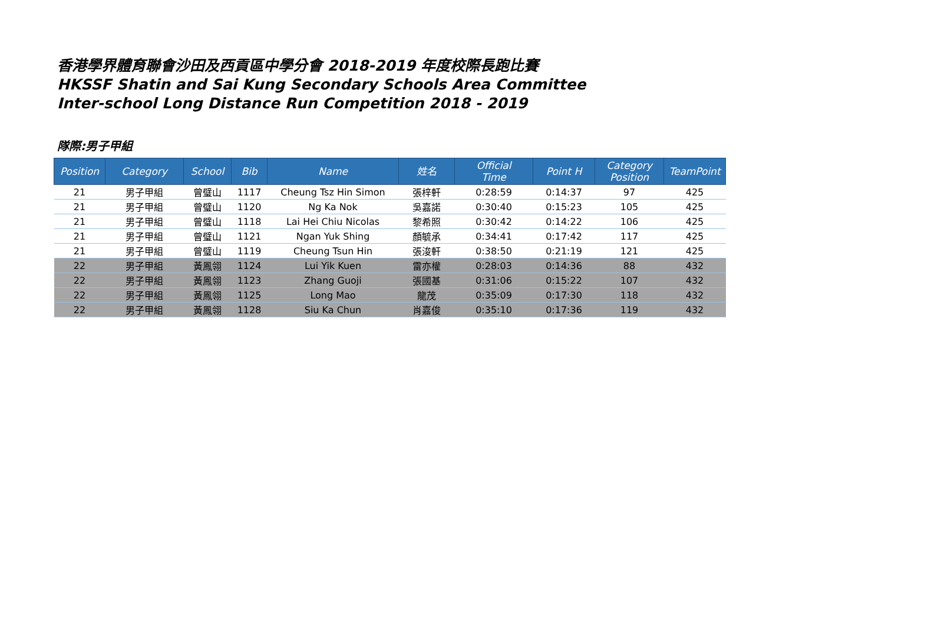香港學界體育聯會沙田及西貢區中學分會 2018-2019 年度校際長跑比賽
HKSSF Shatin and Sai Kung Secondary Schools Area Committee
Inter-school Long Distance Run Competition 2018 - 2019
隊際:男子甲組
| Position | Category | School | Bib | Name | 姓名 | Official Time | Point H | Category Position | TeamPoint |
| --- | --- | --- | --- | --- | --- | --- | --- | --- | --- |
| 21 | 男子甲組 | 曾璧山 | 1117 | Cheung Tsz Hin Simon | 張梓軒 | 0:28:59 | 0:14:37 | 97 | 425 |
| 21 | 男子甲組 | 曾璧山 | 1120 | Ng Ka Nok | 吳嘉諾 | 0:30:40 | 0:15:23 | 105 | 425 |
| 21 | 男子甲組 | 曾璧山 | 1118 | Lai Hei Chiu Nicolas | 黎希照 | 0:30:42 | 0:14:22 | 106 | 425 |
| 21 | 男子甲組 | 曾璧山 | 1121 | Ngan Yuk Shing | 顏毓承 | 0:34:41 | 0:17:42 | 117 | 425 |
| 21 | 男子甲組 | 曾璧山 | 1119 | Cheung Tsun Hin | 張浚軒 | 0:38:50 | 0:21:19 | 121 | 425 |
| 22 | 男子甲組 | 黃鳳翎 | 1124 | Lui Yik Kuen | 雷亦權 | 0:28:03 | 0:14:36 | 88 | 432 |
| 22 | 男子甲組 | 黃鳳翎 | 1123 | Zhang Guoji | 張國基 | 0:31:06 | 0:15:22 | 107 | 432 |
| 22 | 男子甲組 | 黃鳳翎 | 1125 | Long Mao | 龍茂 | 0:35:09 | 0:17:30 | 118 | 432 |
| 22 | 男子甲組 | 黃鳳翎 | 1128 | Siu Ka Chun | 肖嘉俊 | 0:35:10 | 0:17:36 | 119 | 432 |